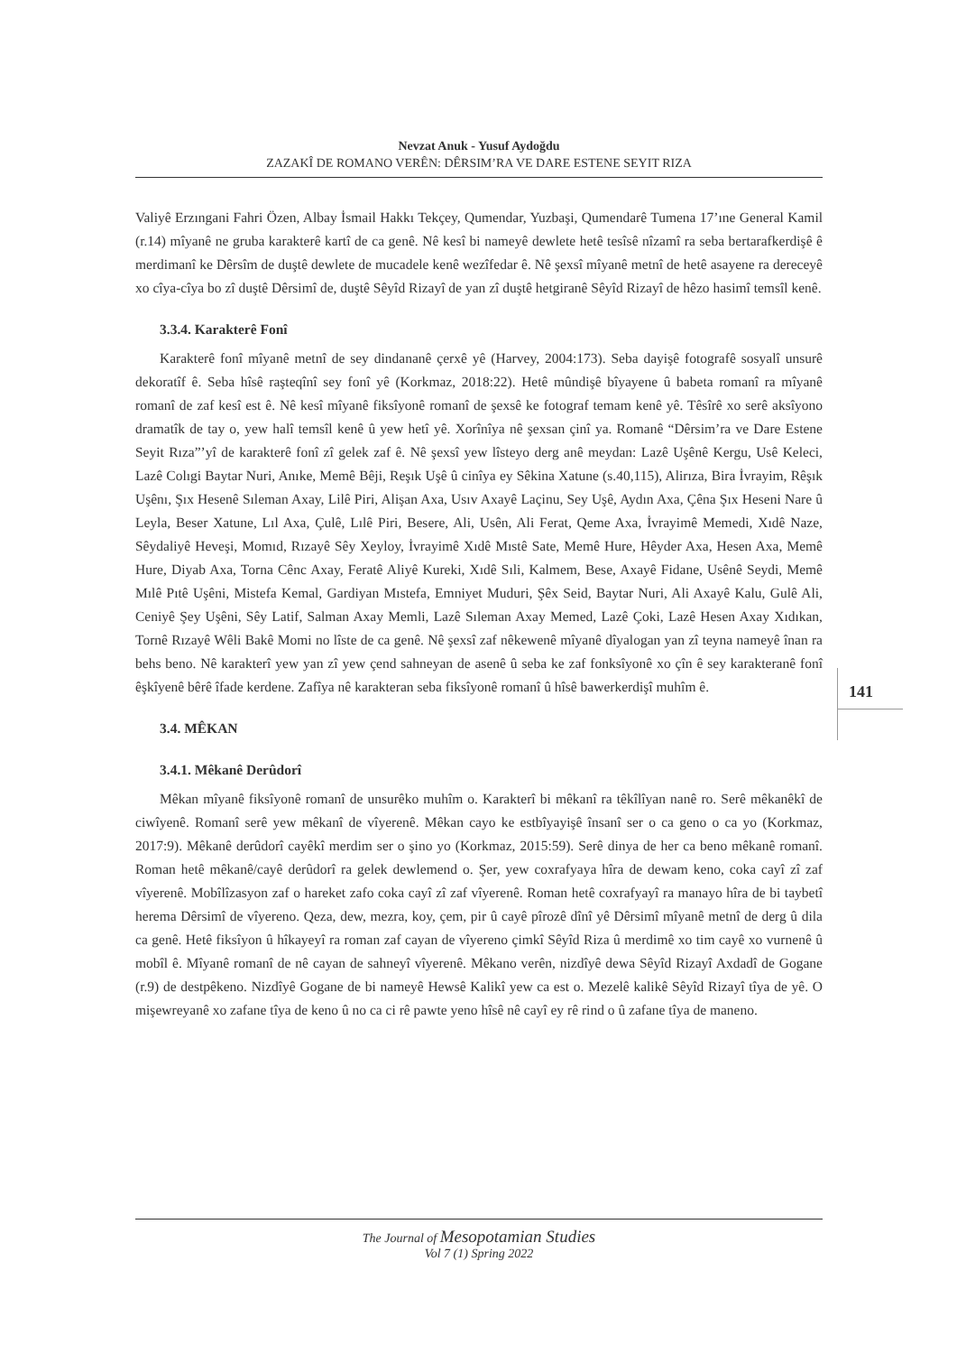Nevzat Anuk - Yusuf Aydoğdu
ZAZAKÎ DE ROMANO VERÊN: DÊRSIM’RA VE DARE ESTENE SEYIT RIZA
Valiyê Erzıngani Fahri Özen, Albay İsmail Hakkı Tekçey, Qumendar, Yuzbaşi, Qumendarê Tumena 17’ıne General Kamil (r.14) mîyanê ne gruba karakterê kartî de ca genê. Nê kesî bi nameyê dewlete hetê tesîsê nîzamî ra seba bertarafkerdişê ê merdimanî ke Dêrsîm de duştê dewlete de mucadele kenê wezîfedar ê. Nê şexsî mîyanê metnî de hetê asayene ra dereceyê xo cîya-cîya bo zî duştê Dêrsimî de, duştê Sêyîd Rizayî de yan zî duştê hetgiranê Sêyîd Rizayî de hêzo hasimî temsîl kenê.
3.3.4. Karakterê Fonî
Karakterê fonî mîyanê metnî de sey dindananê çerxê yê (Harvey, 2004:173). Seba dayişê fotografê sosyalî unsurê dekoratîf ê. Seba hîsê raşteqînî sey fonî yê (Korkmaz, 2018:22). Hetê mûndişê bîyayene û babeta romanî ra mîyanê romanî de zaf kesî est ê. Nê kesî mîyanê fiksîyonê romanî de şexsê ke fotograf temam kenê yê. Têsîrê xo serê aksîyono dramatîk de tay o, yew halî temsîl kenê û yew hetî yê. Xorînîya nê şexsan çinî ya. Romanê “Dêrsim’ra ve Dare Estene Seyit Rıza”’yî de karakterê fonî zî gelek zaf ê. Nê şexsî yew lîsteyo derg anê meydan: Lazê Uşênê Kergu, Usê Keleci, Lazê Colıgi Baytar Nuri, Anıke, Memê Bêji, Reşık Uşê û cinîya ey Sêkina Xatune (s.40,115), Alirıza, Bira İvrayim, Rêşık Uşênı, Şıx Hesenê Sıleman Axay, Lilê Piri, Alişan Axa, Usıv Axayê Laçinu, Sey Uşê, Aydın Axa, Çêna Şıx Heseni Nare û Leyla, Beser Xatune, Lıl Axa, Çulê, Lılê Piri, Besere, Ali, Usên, Ali Ferat, Qeme Axa, İvrayimê Memedi, Xıdê Naze, Sêydaliyê Heveşi, Momıd, Rızayê Sêy Xeyloy, İvrayimê Xıdê Mıstê Sate, Memê Hure, Hêyder Axa, Hesen Axa, Memê Hure, Diyab Axa, Torna Cênc Axay, Feratê Aliyê Kureki, Xıdê Sıli, Kalmem, Bese, Axayê Fidane, Usênê Seydi, Memê Mılê Pıtê Uşêni, Mistefa Kemal, Gardiyan Mıstefa, Emniyet Muduri, Şêx Seid, Baytar Nuri, Ali Axayê Kalu, Gulê Ali, Ceniyê Şey Uşêni, Sêy Latif, Salman Axay Memli, Lazê Sıleman Axay Memed, Lazê Çoki, Lazê Hesen Axay Xıdıkan, Tornê Rızayê Wêli Bakê Momi no lîste de ca genê. Nê şexsî zaf nêkewenê mîyanê dîyalogan yan zî teyna nameyê înan ra behs beno. Nê karakterî yew yan zî yew çend sahneyan de asenê û seba ke zaf fonksîyonê xo çîn ê sey karakteranê fonî êşkîyenê bêrê îfade kerdene. Zafîya nê karakteran seba fiksîyonê romanî û hîsê bawerkerdişî muhîm ê.
3.4. MÊKAN
3.4.1. Mêkanê Derûdorî
Mêkan mîyanê fiksîyonê romanî de unsurêko muhîm o. Karakterî bi mêkanî ra têkîlîyan nanê ro. Serê mêkanêkî de ciwîyenê. Romanî serê yew mêkanî de vîyerenê. Mêkan cayo ke estbîyayişê însanî ser o ca geno o ca yo (Korkmaz, 2017:9). Mêkanê derûdorî cayêkî merdim ser o şino yo (Korkmaz, 2015:59). Serê dinya de her ca beno mêkanê romanî. Roman hetê mêkanê/cayê derûdorî ra gelek dewlemend o. Şer, yew coxrafyaya hîra de dewam keno, coka cayî zî zaf vîyerenê. Mobîlîzasyon zaf o hareket zafo coka cayî zî zaf vîyerenê. Roman hetê coxrafyayî ra manayo hîra de bi taybetî herema Dêrsimî de vîyereno. Qeza, dew, mezra, koy, çem, pir û cayê pîrozê dînî yê Dêrsimî mîyanê metnî de derg û dila ca genê. Hetê fiksîyon û hîkayeyî ra roman zaf cayan de vîyereno çimkî Sêyîd Riza û merdimê xo tim cayê xo vurnenê û mobîl ê. Mîyanê romanî de nê cayan de sahneyî vîyerenê. Mêkano verên, nizdîyê dewa Sêyîd Rizayî Axdadî de Gogane (r.9) de destpêkeno. Nizdîyê Gogane de bi nameyê Hewsê Kalikî yew ca est o. Mezelê kalikê Sêyîd Rizayî tîya de yê. O mişewreyanê xo zafane tîya de keno û no ca ci rê pawte yeno hîsê nê cayî ey rê rind o û zafane tîya de maneno.
141
The Journal of Mesopotamian Studies
Vol 7 (1) Spring 2022